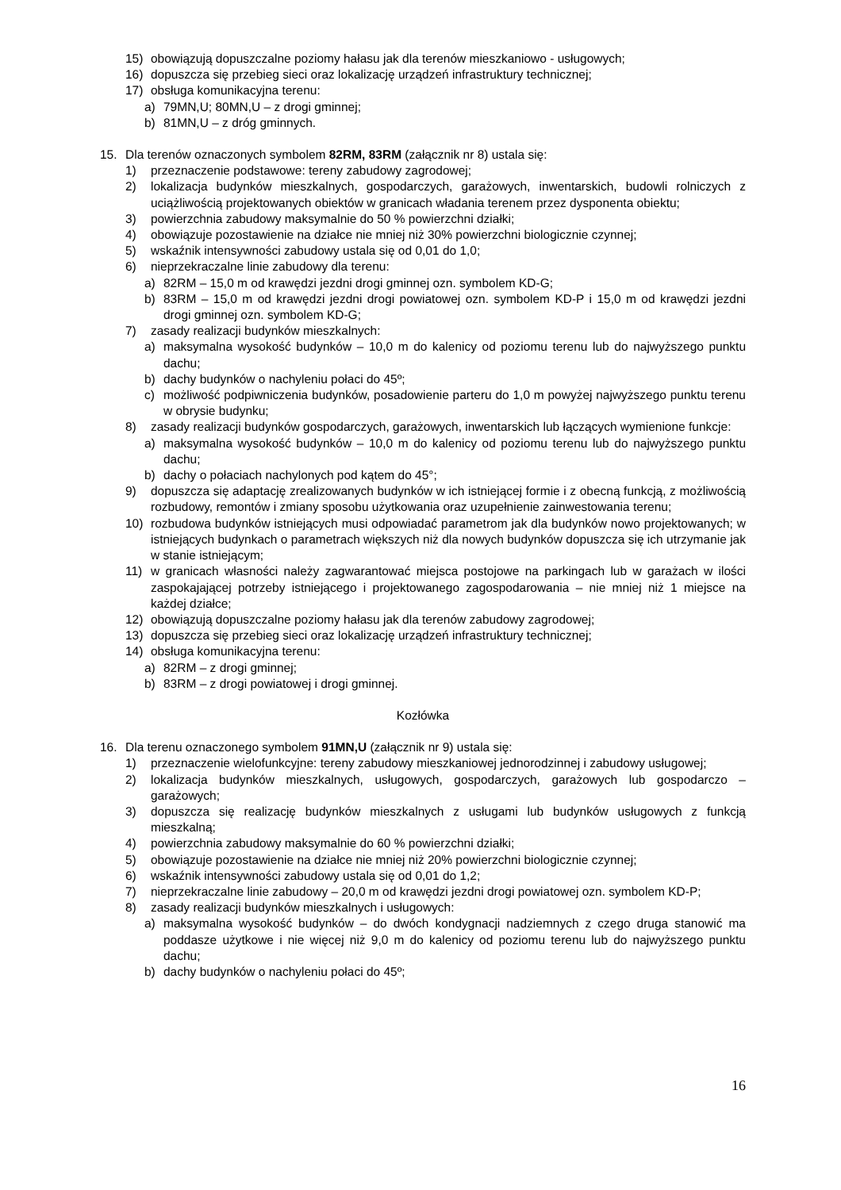15) obowiązują dopuszczalne poziomy hałasu jak dla terenów mieszkaniowo - usługowych;
16) dopuszcza się przebieg sieci oraz lokalizację urządzeń infrastruktury technicznej;
17) obsługa komunikacyjna terenu:
a) 79MN,U; 80MN,U – z drogi gminnej;
b) 81MN,U – z dróg gminnych.
15. Dla terenów oznaczonych symbolem 82RM, 83RM (załącznik nr 8) ustala się:
1) przeznaczenie podstawowe: tereny zabudowy zagrodowej;
2) lokalizacja budynków mieszkalnych, gospodarczych, garażowych, inwentarskich, budowli rolniczych z uciążliwością projektowanych obiektów w granicach władania terenem przez dysponenta obiektu;
3) powierzchnia zabudowy maksymalnie do 50 % powierzchni działki;
4) obowiązuje pozostawienie na działce nie mniej niż 30% powierzchni biologicznie czynnej;
5) wskaźnik intensywności zabudowy ustala się od 0,01 do 1,0;
6) nieprzekraczalne linie zabudowy dla terenu:
a) 82RM – 15,0 m od krawędzi jezdni drogi gminnej ozn. symbolem KD-G;
b) 83RM – 15,0 m od krawędzi jezdni drogi powiatowej ozn. symbolem KD-P i 15,0 m od krawędzi jezdni drogi gminnej ozn. symbolem KD-G;
7) zasady realizacji budynków mieszkalnych:
a) maksymalna wysokość budynków – 10,0 m do kalenicy od poziomu terenu lub do najwyższego punktu dachu;
b) dachy budynków o nachyleniu połaci do 45º;
c) możliwość podpiwniczenia budynków, posadowienie parteru do 1,0 m powyżej najwyższego punktu terenu w obrysie budynku;
8) zasady realizacji budynków gospodarczych, garażowych, inwentarskich lub łączących wymienione funkcje:
a) maksymalna wysokość budynków – 10,0 m do kalenicy od poziomu terenu lub do najwyższego punktu dachu;
b) dachy o połaciach nachylonych pod kątem do 45°;
9) dopuszcza się adaptację zrealizowanych budynków w ich istniejącej formie i z obecną funkcją, z możliwością rozbudowy, remontów i zmiany sposobu użytkowania oraz uzupełnienie zainwestowania terenu;
10) rozbudowa budynków istniejących musi odpowiadać parametrom jak dla budynków nowo projektowanych; w istniejących budynkach o parametrach większych niż dla nowych budynków dopuszcza się ich utrzymanie jak w stanie istniejącym;
11) w granicach własności należy zagwarantować miejsca postojowe na parkingach lub w garażach w ilości zaspokajającej potrzeby istniejącego i projektowanego zagospodarowania – nie mniej niż 1 miejsce na każdej działce;
12) obowiązują dopuszczalne poziomy hałasu jak dla terenów zabudowy zagrodowej;
13) dopuszcza się przebieg sieci oraz lokalizację urządzeń infrastruktury technicznej;
14) obsługa komunikacyjna terenu:
a) 82RM – z drogi gminnej;
b) 83RM – z drogi powiatowej i drogi gminnej.
Kozłówka
16. Dla terenu oznaczonego symbolem 91MN,U (załącznik nr 9) ustala się:
1) przeznaczenie wielofunkcyjne: tereny zabudowy mieszkaniowej jednorodzinnej i zabudowy usługowej;
2) lokalizacja budynków mieszkalnych, usługowych, gospodarczych, garażowych lub gospodarczo – garażowych;
3) dopuszcza się realizację budynków mieszkalnych z usługami lub budynków usługowych z funkcją mieszkalną;
4) powierzchnia zabudowy maksymalnie do 60 % powierzchni działki;
5) obowiązuje pozostawienie na działce nie mniej niż 20% powierzchni biologicznie czynnej;
6) wskaźnik intensywności zabudowy ustala się od 0,01 do 1,2;
7) nieprzekraczalne linie zabudowy – 20,0 m od krawędzi jezdni drogi powiatowej ozn. symbolem KD-P;
8) zasady realizacji budynków mieszkalnych i usługowych:
a) maksymalna wysokość budynków – do dwóch kondygnacji nadziemnych z czego druga stanowić ma poddasze użytkowe i nie więcej niż 9,0 m do kalenicy od poziomu terenu lub do najwyższego punktu dachu;
b) dachy budynków o nachyleniu połaci do 45º;
16